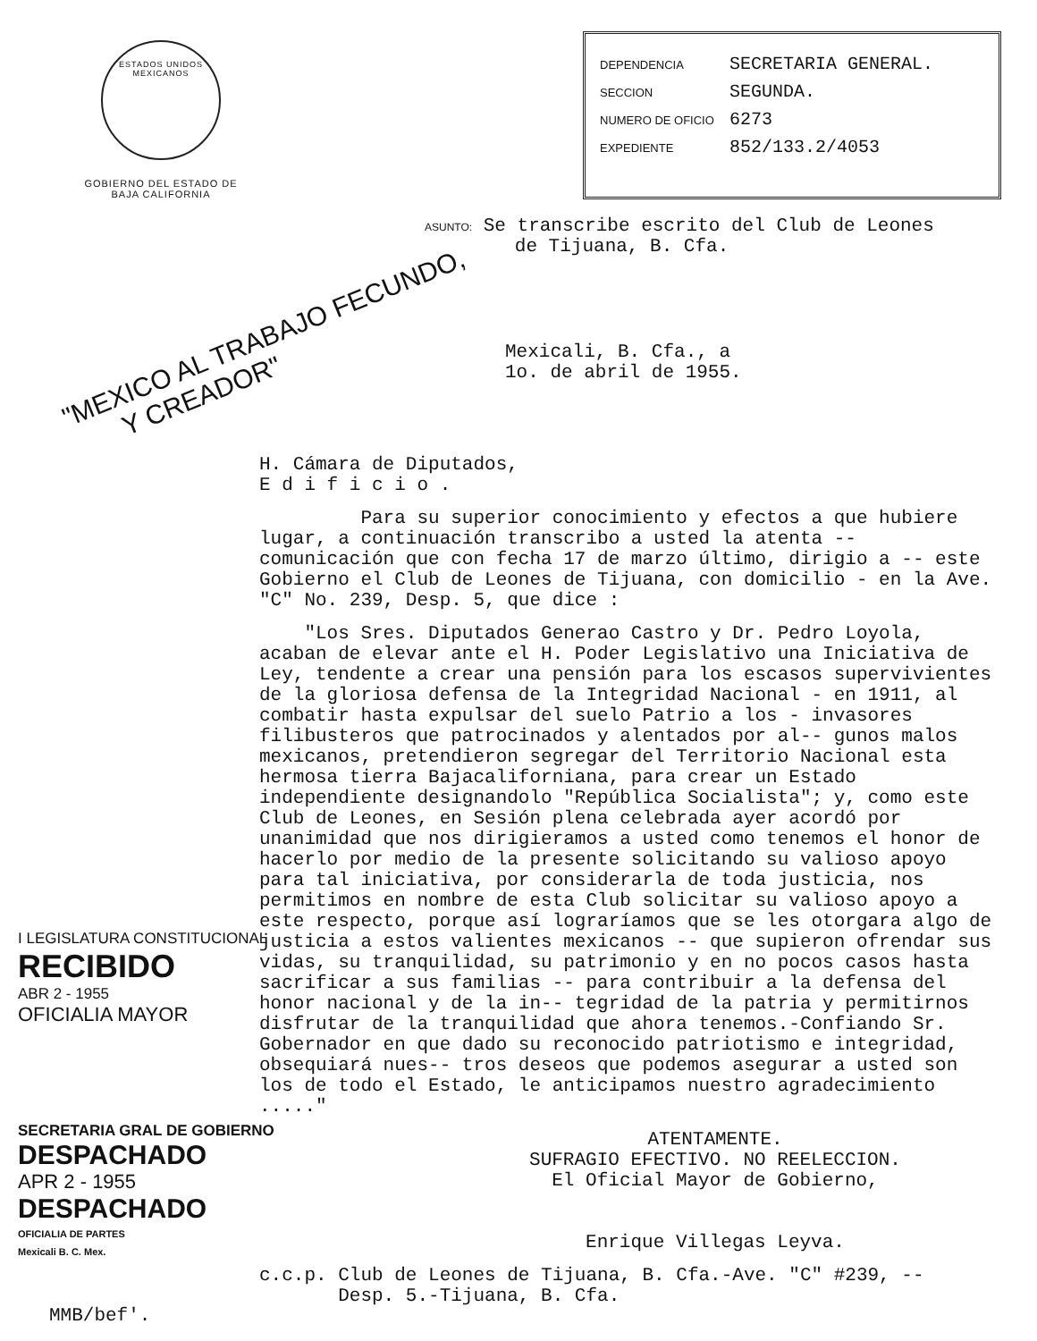ESTADOS UNIDOS MEXICANOS
GOBIERNO DEL ESTADO DE
BAJA CALIFORNIA
DEPENDENCIA SECRETARIA GENERAL.
SECCION SEGUNDA.
NUMERO DE OFICIO 6273
EXPEDIENTE 852/133.2/4053
ASUNTO: Se transcribe escrito del Club de Leones
de Tijuana, B. Cfa.
"MEXICO AL TRABAJO FECUNDO,
Y CREADOR"
Mexicali, B. Cfa., a
1o. de abril de 1955.
H. Cámara de Diputados,
E d i f i c i o .
Para su superior conocimiento y efectos a que hubiere lugar, a continuación transcribo a usted la atenta -- comunicación que con fecha 17 de marzo último, dirigio a -- este Gobierno el Club de Leones de Tijuana, con domicilio - en la Ave. "C" No. 239, Desp. 5, que dice :
"Los Sres. Diputados Generao Castro y Dr. Pedro Loyola, acaban de elevar ante el H. Poder Legislativo una Iniciativa de Ley, tendente a crear una pensión para los escasos supervivientes de la gloriosa defensa de la Integridad Nacional - en 1911, al combatir hasta expulsar del suelo Patrio a los - invasores filibusteros que patrocinados y alentados por al-- gunos malos mexicanos, pretendieron segregar del Territorio Nacional esta hermosa tierra Bajacaliforniana, para crear un Estado independiente designandolo "República Socialista"; y, como este Club de Leones, en Sesión plena celebrada ayer acordó por unanimidad que nos dirigieramos a usted como tenemos el honor de hacerlo por medio de la presente solicitando su valioso apoyo para tal iniciativa, por considerarla de toda justicia, nos permitimos en nombre de esta Club solicitar su valioso apoyo a este respecto, porque así lograríamos que se les otorgara algo de justicia a estos valientes mexicanos -- que supieron ofrendar sus vidas, su tranquilidad, su patrimonio y en no pocos casos hasta sacrificar a sus familias -- para contribuir a la defensa del honor nacional y de la in-- tegridad de la patria y permitirnos disfrutar de la tranquilidad que ahora tenemos.-Confiando Sr. Gobernador en que dado su reconocido patriotismo e integridad, obsequiará nues-- tros deseos que podemos asegurar a usted son los de todo el Estado, le anticipamos nuestro agradecimiento ....."
ATENTAMENTE.
SUFRAGIO EFECTIVO. NO REELECCION.
El Oficial Mayor de Gobierno,
Enrique Villegas Leyva.
c.c.p. Club de Leones de Tijuana, B. Cfa.-Ave. "C" #239, --
Desp. 5.-Tijuana, B. Cfa.
I LEGISLATURA CONSTITUCIONAL
RECIBIDO
ABR 2 - 1955
OFICIALIA MAYOR
SECRETARIA GRAL DE GOBIERNO
DESPACHADO
APR 2 - 1955
DESPACHADO
OFICIALIA DE PARTES
Mexicali B. C. Mex.
MMB/bef'.